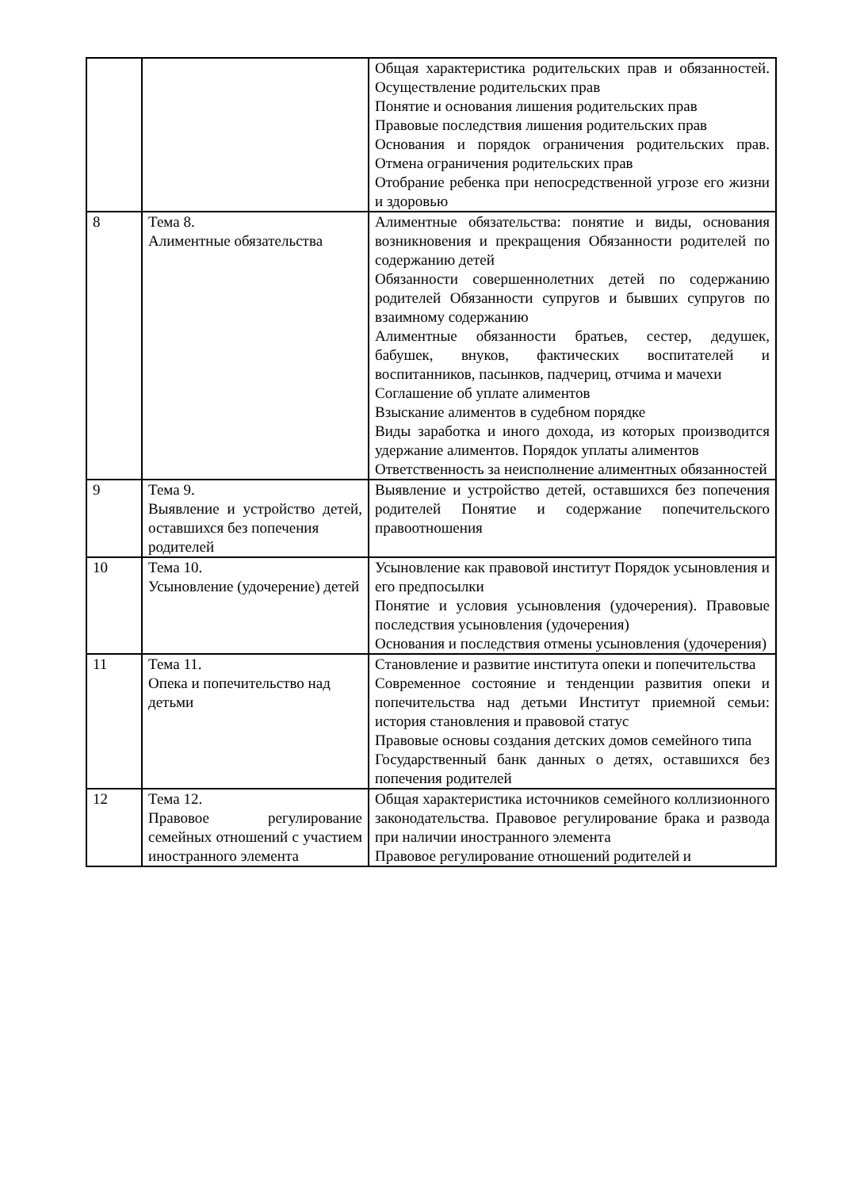| | | Общая характеристика родительских прав и обязанностей. Осуществление родительских прав Понятие и основания лишения родительских прав Правовые последствия лишения родительских прав Основания и порядок ограничения родительских прав. Отмена ограничения родительских прав Отобрание ребенка при непосредственной угрозе его жизни и здоровью |
| 8 | Тема 8. Алиментные обязательства | Алиментные обязательства: понятие и виды, основания возникновения и прекращения Обязанности родителей по содержанию детей Обязанности совершеннолетних детей по содержанию родителей Обязанности супругов и бывших супругов по взаимному содержанию Алиментные обязанности братьев, сестер, дедушек, бабушек, внуков, фактических воспитателей и воспитанников, пасынков, падчериц, отчима и мачехи Соглашение об уплате алиментов Взыскание алиментов в судебном порядке Виды заработка и иного дохода, из которых производится удержание алиментов. Порядок уплаты алиментов Ответственность за неисполнение алиментных обязанностей |
| 9 | Тема 9. Выявление и устройство детей, оставшихся без попечения родителей | Выявление и устройство детей, оставшихся без попечения родителей Понятие и содержание попечительского правоотношения |
| 10 | Тема 10. Усыновление (удочерение) детей | Усыновление как правовой институт Порядок усыновления и его предпосылки Понятие и условия усыновления (удочерения). Правовые последствия усыновления (удочерения) Основания и последствия отмены усыновления (удочерения) |
| 11 | Тема 11. Опека и попечительство над детьми | Становление и развитие института опеки и попечительства Современное состояние и тенденции развития опеки и попечительства над детьми Институт приемной семьи: история становления и правовой статус Правовые основы создания детских домов семейного типа Государственный банк данных о детях, оставшихся без попечения родителей |
| 12 | Тема 12. Правовое регулирование семейных отношений с участием иностранного элемента | Общая характеристика источников семейного коллизионного законодательства. Правовое регулирование брака и развода при наличии иностранного элемента Правовое регулирование отношений родителей и |